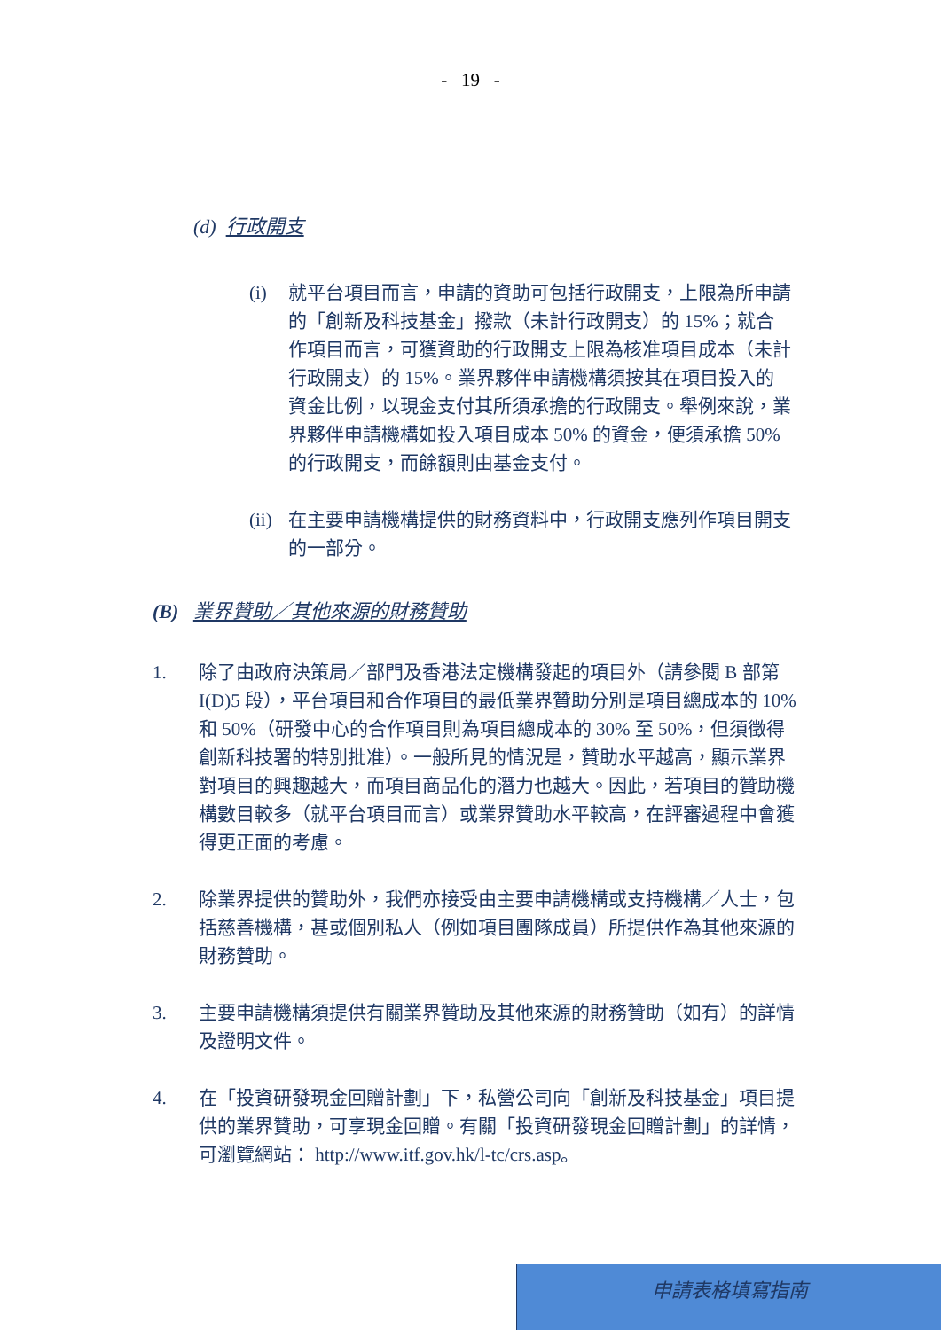- 19 -
(d) 行政開支
(i) 就平台項目而言，申請的資助可包括行政開支，上限為所申請的「創新及科技基金」撥款（未計行政開支）的 15%；就合作項目而言，可獲資助的行政開支上限為核准項目成本（未計行政開支）的 15%。業界夥伴申請機構須按其在項目投入的資金比例，以現金支付其所須承擔的行政開支。舉例來說，業界夥伴申請機構如投入項目成本 50% 的資金，便須承擔 50%的行政開支，而餘額則由基金支付。
(ii)
在主要申請機構提供的財務資料中，行政開支應列作項目開支的一部分。
(B) 業界贊助／其他來源的財務贊助
1. 除了由政府決策局／部門及香港法定機構發起的項目外（請參閱 B 部第 I(D)5 段），平台項目和合作項目的最低業界贊助分別是項目總成本的 10% 和 50%（研發中心的合作項目則為項目總成本的 30% 至 50%，但須徵得創新科技署的特別批准）。一般所見的情況是，贊助水平越高，顯示業界對項目的興趣越大，而項目商品化的潛力也越大。因此，若項目的贊助機構數目較多（就平台項目而言）或業界贊助水平較高，在評審過程中會獲得更正面的考慮。
2. 除業界提供的贊助外，我們亦接受由主要申請機構或支持機構／人士，包括慈善機構，甚或個別私人（例如項目團隊成員）所提供作為其他來源的財務贊助。
3. 主要申請機構須提供有關業界贊助及其他來源的財務贊助（如有）的詳情及證明文件。
4. 在「投資研發現金回贈計劃」下，私營公司向「創新及科技基金」項目提供的業界贊助，可享現金回贈。有關「投資研發現金回贈計劃」的詳情，可瀏覽網站： http://www.itf.gov.hk/l-tc/crs.asp。
申請表格填寫指南